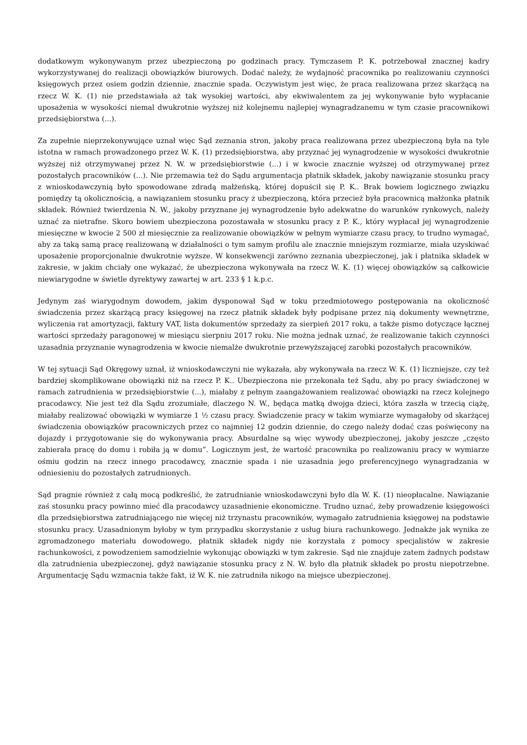dodatkowym wykonywanym przez ubezpieczoną po godzinach pracy. Tymczasem P. K. potrzebował znacznej kadry wykorzystywanej do realizacji obowiązków biurowych. Dodać należy, że wydajność pracownika po realizowaniu czynności księgowych przez osiem godzin dziennie, znacznie spada. Oczywistym jest więc, że praca realizowana przez skarżącą na rzecz W. K. (1) nie przedstawiała aż tak wysokiej wartości, aby ekwiwalentem za jej wykonywanie było wypłacanie uposażenia w wysokości niemal dwukrotnie wyższej niż kolejnemu najlepiej wynagradzanemu w tym czasie pracownikowi przedsiębiorstwa (...).
Za zupełnie nieprzekonywujące uznał więc Sąd zeznania stron, jakoby praca realizowana przez ubezpieczoną była na tyle istotna w ramach prowadzonego przez W. K. (1) przedsiębiorstwa, aby przyznać jej wynagrodzenie w wysokości dwukrotnie wyższej niż otrzymywanej przez N. W. w przedsiębiorstwie (...) i w kwocie znacznie wyższej od otrzymywanej przez pozostałych pracowników (...). Nie przemawia też do Sądu argumentacja płatnik składek, jakoby nawiązanie stosunku pracy z wnioskodawczynią było spowodowane zdradą małżeńską, której dopuścił się P. K.. Brak bowiem logicznego związku pomiędzy tą okolicznością, a nawiązaniem stosunku pracy z ubezpieczoną, która przecież była pracownicą małżonka płatnik składek. Również twierdzenia N. W., jakoby przyznane jej wynagrodzenie było adekwatne do warunków rynkowych, należy uznać za nietrafne. Skoro bowiem ubezpieczona pozostawała w stosunku pracy z P. K., który wypłacał jej wynagrodzenie miesięczne w kwocie 2 500 zł miesięcznie za realizowanie obowiązków w pełnym wymiarze czasu pracy, to trudno wymagać, aby za taką samą pracę realizowaną w działalności o tym samym profilu ale znacznie mniejszym rozmiarze, miała uzyskiwać uposażenie proporcjonalnie dwukrotnie wyższe. W konsekwencji zarówno zeznania ubezpieczonej, jak i płatnika składek w zakresie, w jakim chciały one wykazać, że ubezpieczona wykonywała na rzecz W. K. (1) więcej obowiązków są całkowicie niewiarygodne w świetle dyrektywy zawartej w art. 233 § 1 k.p.c.
Jedynym zaś wiarygodnym dowodem, jakim dysponował Sąd w toku przedmiotowego postępowania na okoliczność świadczenia przez skarżącą pracy księgowej na rzecz płatnik składek były podpisane przez nią dokumenty wewnętrzne, wyliczenia rat amortyzacji, faktury VAT, lista dokumentów sprzedaży za sierpień 2017 roku, a także pismo dotyczące łącznej wartości sprzedaży paragonowej w miesiącu sierpniu 2017 roku. Nie można jednak uznać, że realizowanie takich czynności uzasadnia przyznanie wynagrodzenia w kwocie niemalże dwukrotnie przewyższającej zarobki pozostałych pracowników.
W tej sytuacji Sąd Okręgowy uznał, iż wnioskodawczyni nie wykazała, aby wykonywała na rzecz W. K. (1) liczniejsze, czy też bardziej skomplikowane obowiązki niż na rzecz P. K.. Ubezpieczona nie przekonała też Sądu, aby po pracy świadczonej w ramach zatrudnienia w przedsiębiorstwie (...), miałaby z pełnym zaangażowaniem realizować obowiązki na rzecz kolejnego pracodawcy. Nie jest też dla Sądu zrozumiałe, dlaczego N. W., będąca matką dwojga dzieci, która zaszła w trzecią ciążę, miałaby realizować obowiązki w wymiarze 1 ½ czasu pracy. Świadczenie pracy w takim wymiarze wymagałoby od skarżącej świadczenia obowiązków pracowniczych przez co najmniej 12 godzin dziennie, do czego należy dodać czas poświęcony na dojazdy i przygotowanie się do wykonywania pracy. Absurdalne są więc wywody ubezpieczonej, jakoby jeszcze „często zabierała pracę do domu i robiła ją w domu”. Logicznym jest, że wartość pracownika po realizowaniu pracy w wymiarze ośmiu godzin na rzecz innego pracodawcy, znacznie spada i nie uzasadnia jego preferencyjnego wynagradzania w odniesieniu do pozostałych zatrudnionych.
Sąd pragnie również z całą mocą podkreślić, że zatrudnianie wnioskodawczyni było dla W. K. (1) nieopłacalne. Nawiązanie zaś stosunku pracy powinno mieć dla pracodawcy uzasadnienie ekonomiczne. Trudno uznać, żeby prowadzenie księgowości dla przedsiębiorstwa zatrudniającego nie więcej niż trzynastu pracowników, wymagało zatrudnienia księgowej na podstawie stosunku pracy. Uzasadnionym byłoby w tym przypadku skorzystanie z usług biura rachunkowego. Jednakże jak wynika ze zgromadzonego materiału dowodowego, płatnik składek nigdy nie korzystała z pomocy specjalistów w zakresie rachunkowości, z powodzeniem samodzielnie wykonując obowiązki w tym zakresie. Sąd nie znajduje zatem żadnych podstaw dla zatrudnienia ubezpieczonej, gdyż nawiązanie stosunku pracy z N. W. było dla płatnik składek po prostu niepotrzebne. Argumentację Sądu wzmacnia także fakt, iż W. K. nie zatrudniła nikogo na miejsce ubezpieczonej.